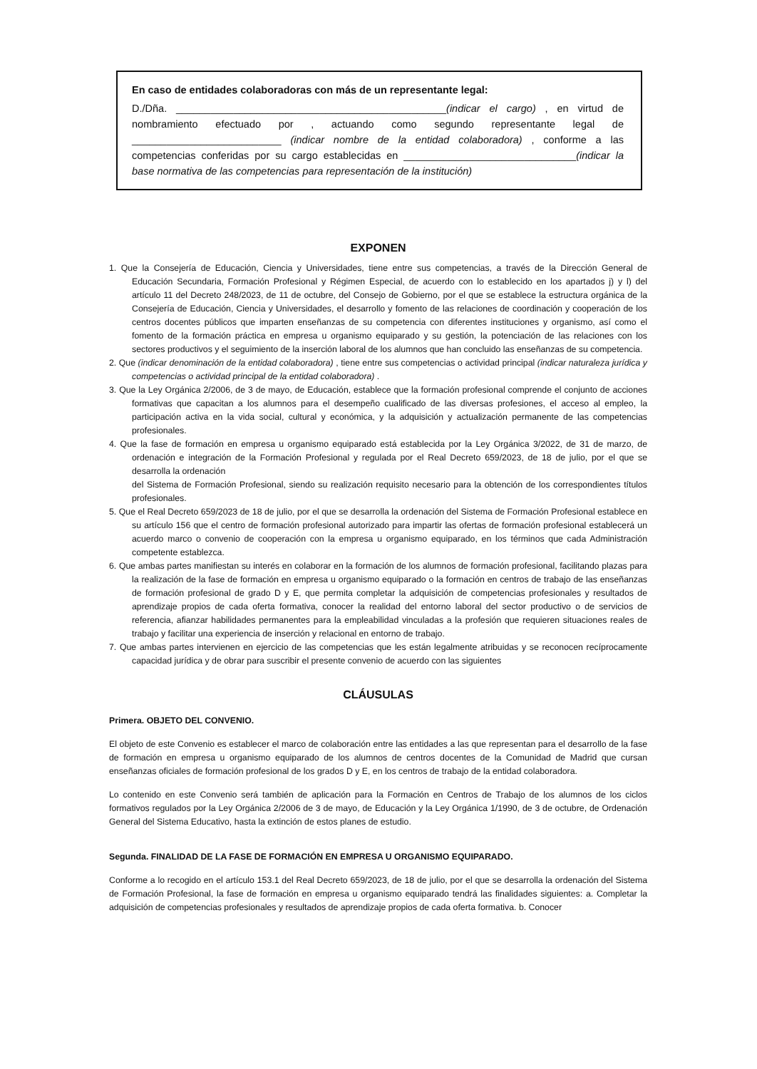En caso de entidades colaboradoras con más de un representante legal:
D./Dña. _______________________________________________(indicar el cargo) , en virtud de nombramiento efectuado por , actuando como segundo representante legal de __________________________ (indicar nombre de la entidad colaboradora) , conforme a las competencias conferidas por su cargo establecidas en ______________________________(indicar la base normativa de las competencias para representación de la institución)
EXPONEN
1. Que la Consejería de Educación, Ciencia y Universidades, tiene entre sus competencias, a través de la Dirección General de Educación Secundaria, Formación Profesional y Régimen Especial, de acuerdo con lo establecido en los apartados j) y l) del artículo 11 del Decreto 248/2023, de 11 de octubre, del Consejo de Gobierno, por el que se establece la estructura orgánica de la Consejería de Educación, Ciencia y Universidades, el desarrollo y fomento de las relaciones de coordinación y cooperación de los centros docentes públicos que imparten enseñanzas de su competencia con diferentes instituciones y organismo, así como el fomento de la formación práctica en empresa u organismo equiparado y su gestión, la potenciación de las relaciones con los sectores productivos y el seguimiento de la inserción laboral de los alumnos que han concluido las enseñanzas de su competencia.
2. Que (indicar denominación de la entidad colaboradora) , tiene entre sus competencias o actividad principal (indicar naturaleza jurídica y competencias o actividad principal de la entidad colaboradora) .
3. Que la Ley Orgánica 2/2006, de 3 de mayo, de Educación, establece que la formación profesional comprende el conjunto de acciones formativas que capacitan a los alumnos para el desempeño cualificado de las diversas profesiones, el acceso al empleo, la participación activa en la vida social, cultural y económica, y la adquisición y actualización permanente de las competencias profesionales.
4. Que la fase de formación en empresa u organismo equiparado está establecida por la Ley Orgánica 3/2022, de 31 de marzo, de ordenación e integración de la Formación Profesional y regulada por el Real Decreto 659/2023, de 18 de julio, por el que se desarrolla la ordenación
del Sistema de Formación Profesional, siendo su realización requisito necesario para la obtención de los correspondientes títulos profesionales.
5. Que el Real Decreto 659/2023 de 18 de julio, por el que se desarrolla la ordenación del Sistema de Formación Profesional establece en su artículo 156 que el centro de formación profesional autorizado para impartir las ofertas de formación profesional establecerá un acuerdo marco o convenio de cooperación con la empresa u organismo equiparado, en los términos que cada Administración competente establezca.
6. Que ambas partes manifiestan su interés en colaborar en la formación de los alumnos de formación profesional, facilitando plazas para la realización de la fase de formación en empresa u organismo equiparado o la formación en centros de trabajo de las enseñanzas de formación profesional de grado D y E, que permita completar la adquisición de competencias profesionales y resultados de aprendizaje propios de cada oferta formativa, conocer la realidad del entorno laboral del sector productivo o de servicios de referencia, afianzar habilidades permanentes para la empleabilidad vinculadas a la profesión que requieren situaciones reales de trabajo y facilitar una experiencia de inserción y relacional en entorno de trabajo.
7. Que ambas partes intervienen en ejercicio de las competencias que les están legalmente atribuidas y se reconocen recíprocamente capacidad jurídica y de obrar para suscribir el presente convenio de acuerdo con las siguientes
CLÁUSULAS
Primera. OBJETO DEL CONVENIO.
El objeto de este Convenio es establecer el marco de colaboración entre las entidades a las que representan para el desarrollo de la fase de formación en empresa u organismo equiparado de los alumnos de centros docentes de la Comunidad de Madrid que cursan enseñanzas oficiales de formación profesional de los grados D y E, en los centros de trabajo de la entidad colaboradora.
Lo contenido en este Convenio será también de aplicación para la Formación en Centros de Trabajo de los alumnos de los ciclos formativos regulados por la Ley Orgánica 2/2006 de 3 de mayo, de Educación y la Ley Orgánica 1/1990, de 3 de octubre, de Ordenación General del Sistema Educativo, hasta la extinción de estos planes de estudio.
Segunda. FINALIDAD DE LA FASE DE FORMACIÓN EN EMPRESA U ORGANISMO EQUIPARADO.
Conforme a lo recogido en el artículo 153.1 del Real Decreto 659/2023, de 18 de julio, por el que se desarrolla la ordenación del Sistema de Formación Profesional, la fase de formación en empresa u organismo equiparado tendrá las finalidades siguientes: a. Completar la adquisición de competencias profesionales y resultados de aprendizaje propios de cada oferta formativa. b. Conocer